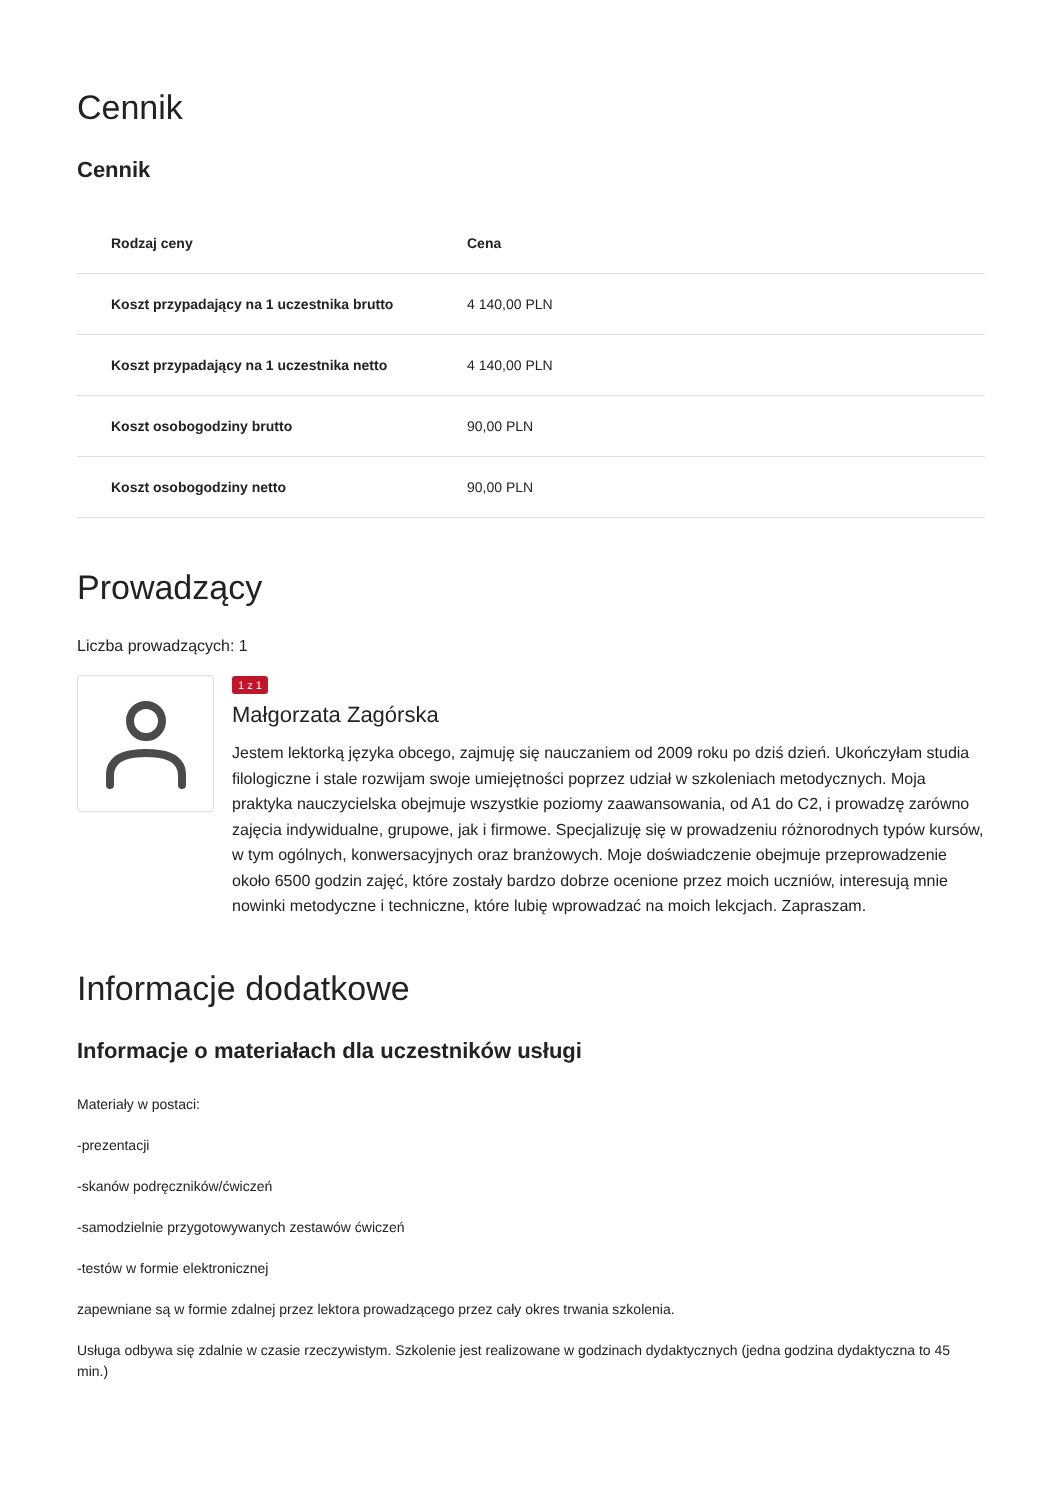Cennik
Cennik
| Rodzaj ceny | Cena |
| --- | --- |
| Koszt przypadający na 1 uczestnika brutto | 4 140,00 PLN |
| Koszt przypadający na 1 uczestnika netto | 4 140,00 PLN |
| Koszt osobogodziny brutto | 90,00 PLN |
| Koszt osobogodziny netto | 90,00 PLN |
Prowadzący
Liczba prowadzących: 1
1 z 1
Małgorzata Zagórska
Jestem lektorką języka obcego, zajmuję się nauczaniem od 2009 roku po dziś dzień. Ukończyłam studia filologiczne i stale rozwijam swoje umiejętności poprzez udział w szkoleniach metodycznych. Moja praktyka nauczycielska obejmuje wszystkie poziomy zaawansowania, od A1 do C2, i prowadzę zarówno zajęcia indywidualne, grupowe, jak i firmowe. Specjalizuję się w prowadzeniu różnorodnych typów kursów, w tym ogólnych, konwersacyjnych oraz branżowych. Moje doświadczenie obejmuje przeprowadzenie około 6500 godzin zajęć, które zostały bardzo dobrze ocenione przez moich uczniów, interesują mnie nowinki metodyczne i techniczne, które lubię wprowadzać na moich lekcjach. Zapraszam.
Informacje dodatkowe
Informacje o materiałach dla uczestników usługi
Materiały w postaci:
-prezentacji
-skanów podręczników/ćwiczeń
-samodzielnie przygotowywanych zestawów ćwiczeń
-testów w formie elektronicznej
zapewniane są w formie zdalnej przez lektora prowadzącego przez cały okres trwania szkolenia.
Usługa odbywa się zdalnie w czasie rzeczywistym. Szkolenie jest realizowane w godzinach dydaktycznych (jedna godzina dydaktyczna to 45 min.)